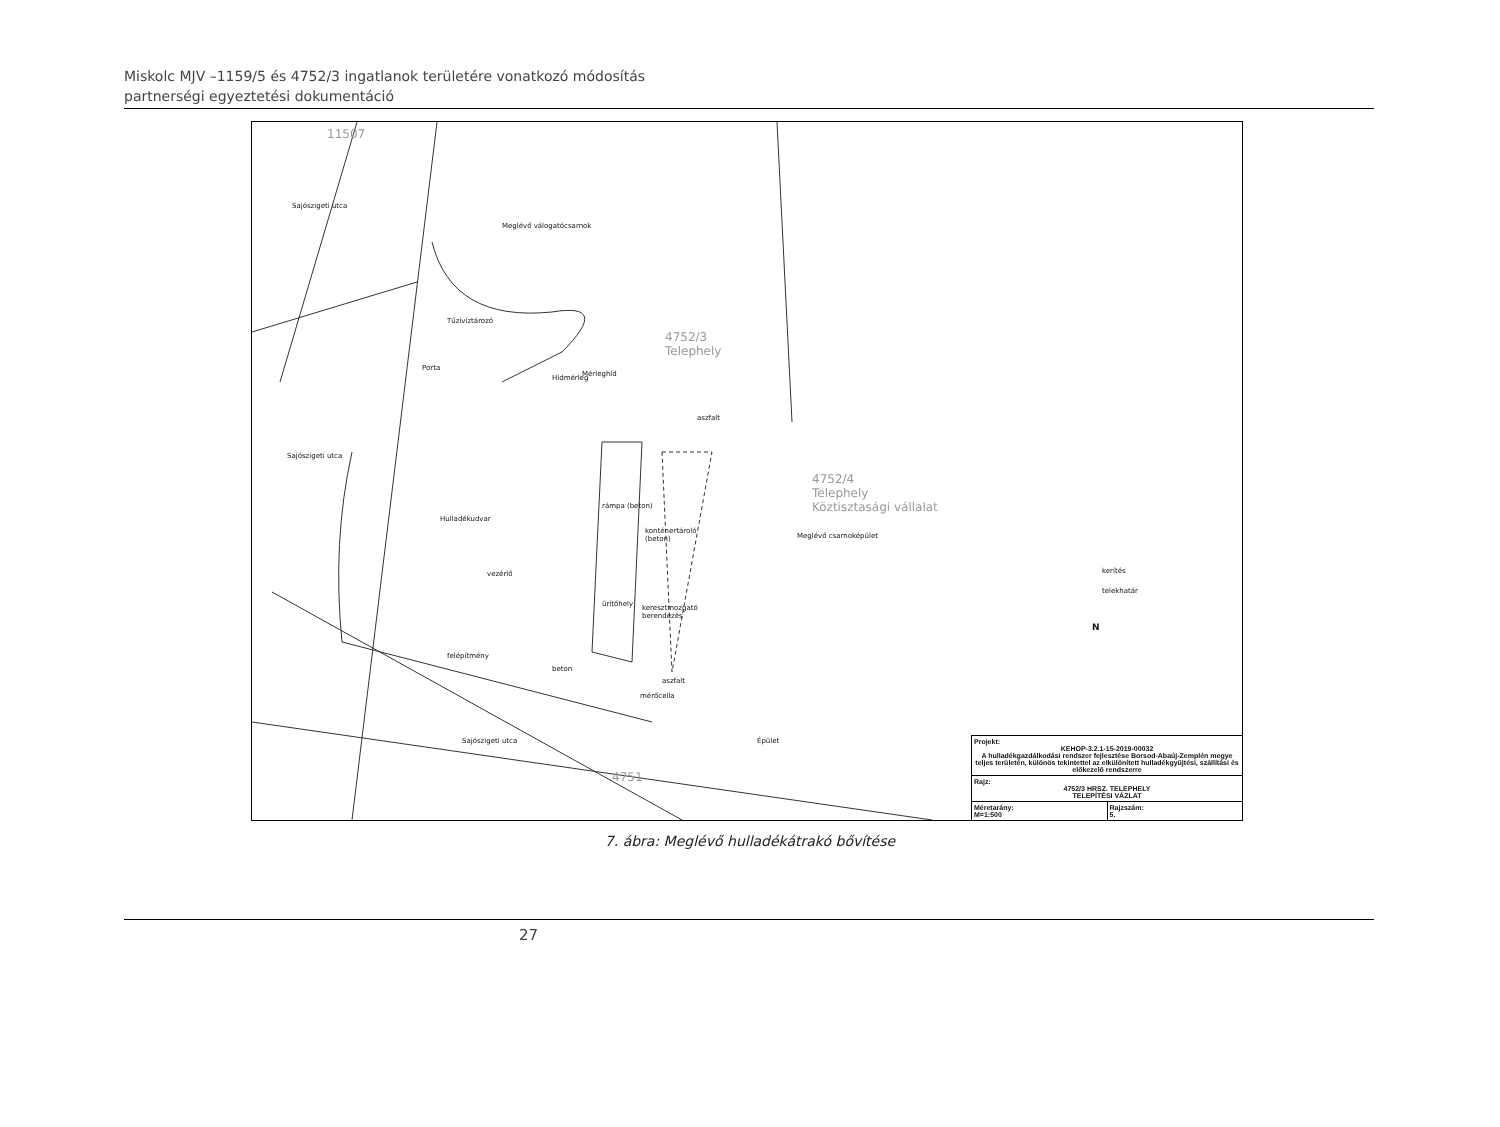Miskolc MJV –1159/5 és 4752/3 ingatlanok területére vonatkozó módosítás
partnerségi egyeztetési dokumentáció
11507
Meglévő válogatócsarnok
Tűzivíztározó
Porta
Mérleghíd Hídmérleg
4752/3
Telephely
aszfalt
Hulladékudvar
rámpa (beton)
konténertároló
(beton)
vezérlő
ürítőhely keresztmozgató
berendezés
felépítmény
beton
aszfalt
mérőcella
Sajószigeti utca
Sajószigeti utca
Sajószigeti utca
4751
4752/4
Telephely
Köztisztasági vállalat
Meglévő csarnoképület
Épület
kerítés
telekhatár
N
Projekt:
KEHOP-3.2.1-15-2019-00032
A hulladékgazdálkodási rendszer fejlesztése Borsod-Abaúj-Zemplén megye teljes területén, különös tekintettel az elkülönített hulladékgyűjtési, szállítási és előkezelő rendszerre
Rajz:
4752/3 HRSZ. TELEPHELY
TELEPÍTÉSI VÁZLAT
Méretarány:
M=1:500 Rajzszám:
5.
7. ábra: Meglévő hulladékátrakó bővítése
27